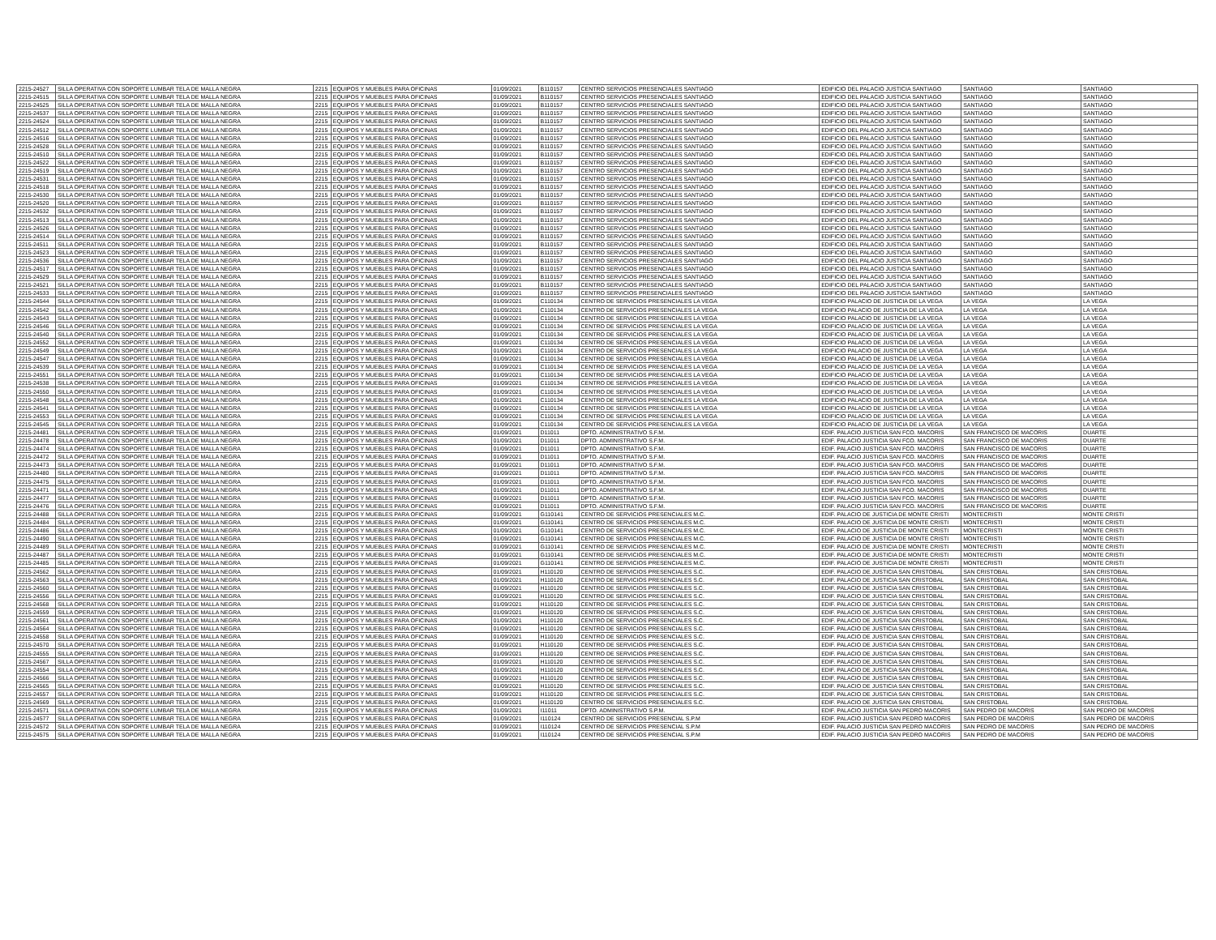| 2215-24527 | SILLA OPERATIVA CON SOPORTE LUMBAR TELA DE MALLA NEGRA | 2215 | EQUIPOS Y MUEBLES PARA OFICINAS | 01/09/2021 | B110157 | CENTRO SERVICIOS PRESENCIALES SANTIAGO | EDIFICIO DEL PALACIO JUSTICIA SANTIAGO | SANTIAGO | SANTIAGO |
| 2215-24515 | SILLA OPERATIVA CON SOPORTE LUMBAR TELA DE MALLA NEGRA | 2215 | EQUIPOS Y MUEBLES PARA OFICINAS | 01/09/2021 | B110157 | CENTRO SERVICIOS PRESENCIALES SANTIAGO | EDIFICIO DEL PALACIO JUSTICIA SANTIAGO | SANTIAGO | SANTIAGO |
| 2215-24525 | SILLA OPERATIVA CON SOPORTE LUMBAR TELA DE MALLA NEGRA | 2215 | EQUIPOS Y MUEBLES PARA OFICINAS | 01/09/2021 | B110157 | CENTRO SERVICIOS PRESENCIALES SANTIAGO | EDIFICIO DEL PALACIO JUSTICIA SANTIAGO | SANTIAGO | SANTIAGO |
| 2215-24537 | SILLA OPERATIVA CON SOPORTE LUMBAR TELA DE MALLA NEGRA | 2215 | EQUIPOS Y MUEBLES PARA OFICINAS | 01/09/2021 | B110157 | CENTRO SERVICIOS PRESENCIALES SANTIAGO | EDIFICIO DEL PALACIO JUSTICIA SANTIAGO | SANTIAGO | SANTIAGO |
| 2215-24524 | SILLA OPERATIVA CON SOPORTE LUMBAR TELA DE MALLA NEGRA | 2215 | EQUIPOS Y MUEBLES PARA OFICINAS | 01/09/2021 | B110157 | CENTRO SERVICIOS PRESENCIALES SANTIAGO | EDIFICIO DEL PALACIO JUSTICIA SANTIAGO | SANTIAGO | SANTIAGO |
| 2215-24512 | SILLA OPERATIVA CON SOPORTE LUMBAR TELA DE MALLA NEGRA | 2215 | EQUIPOS Y MUEBLES PARA OFICINAS | 01/09/2021 | B110157 | CENTRO SERVICIOS PRESENCIALES SANTIAGO | EDIFICIO DEL PALACIO JUSTICIA SANTIAGO | SANTIAGO | SANTIAGO |
| 2215-24516 | SILLA OPERATIVA CON SOPORTE LUMBAR TELA DE MALLA NEGRA | 2215 | EQUIPOS Y MUEBLES PARA OFICINAS | 01/09/2021 | B110157 | CENTRO SERVICIOS PRESENCIALES SANTIAGO | EDIFICIO DEL PALACIO JUSTICIA SANTIAGO | SANTIAGO | SANTIAGO |
| 2215-24528 | SILLA OPERATIVA CON SOPORTE LUMBAR TELA DE MALLA NEGRA | 2215 | EQUIPOS Y MUEBLES PARA OFICINAS | 01/09/2021 | B110157 | CENTRO SERVICIOS PRESENCIALES SANTIAGO | EDIFICIO DEL PALACIO JUSTICIA SANTIAGO | SANTIAGO | SANTIAGO |
| 2215-24510 | SILLA OPERATIVA CON SOPORTE LUMBAR TELA DE MALLA NEGRA | 2215 | EQUIPOS Y MUEBLES PARA OFICINAS | 01/09/2021 | B110157 | CENTRO SERVICIOS PRESENCIALES SANTIAGO | EDIFICIO DEL PALACIO JUSTICIA SANTIAGO | SANTIAGO | SANTIAGO |
| 2215-24522 | SILLA OPERATIVA CON SOPORTE LUMBAR TELA DE MALLA NEGRA | 2215 | EQUIPOS Y MUEBLES PARA OFICINAS | 01/09/2021 | B110157 | CENTRO SERVICIOS PRESENCIALES SANTIAGO | EDIFICIO DEL PALACIO JUSTICIA SANTIAGO | SANTIAGO | SANTIAGO |
| 2215-24519 | SILLA OPERATIVA CON SOPORTE LUMBAR TELA DE MALLA NEGRA | 2215 | EQUIPOS Y MUEBLES PARA OFICINAS | 01/09/2021 | B110157 | CENTRO SERVICIOS PRESENCIALES SANTIAGO | EDIFICIO DEL PALACIO JUSTICIA SANTIAGO | SANTIAGO | SANTIAGO |
| 2215-24531 | SILLA OPERATIVA CON SOPORTE LUMBAR TELA DE MALLA NEGRA | 2215 | EQUIPOS Y MUEBLES PARA OFICINAS | 01/09/2021 | B110157 | CENTRO SERVICIOS PRESENCIALES SANTIAGO | EDIFICIO DEL PALACIO JUSTICIA SANTIAGO | SANTIAGO | SANTIAGO |
| 2215-24518 | SILLA OPERATIVA CON SOPORTE LUMBAR TELA DE MALLA NEGRA | 2215 | EQUIPOS Y MUEBLES PARA OFICINAS | 01/09/2021 | B110157 | CENTRO SERVICIOS PRESENCIALES SANTIAGO | EDIFICIO DEL PALACIO JUSTICIA SANTIAGO | SANTIAGO | SANTIAGO |
| 2215-24530 | SILLA OPERATIVA CON SOPORTE LUMBAR TELA DE MALLA NEGRA | 2215 | EQUIPOS Y MUEBLES PARA OFICINAS | 01/09/2021 | B110157 | CENTRO SERVICIOS PRESENCIALES SANTIAGO | EDIFICIO DEL PALACIO JUSTICIA SANTIAGO | SANTIAGO | SANTIAGO |
| 2215-24520 | SILLA OPERATIVA CON SOPORTE LUMBAR TELA DE MALLA NEGRA | 2215 | EQUIPOS Y MUEBLES PARA OFICINAS | 01/09/2021 | B110157 | CENTRO SERVICIOS PRESENCIALES SANTIAGO | EDIFICIO DEL PALACIO JUSTICIA SANTIAGO | SANTIAGO | SANTIAGO |
| 2215-24532 | SILLA OPERATIVA CON SOPORTE LUMBAR TELA DE MALLA NEGRA | 2215 | EQUIPOS Y MUEBLES PARA OFICINAS | 01/09/2021 | B110157 | CENTRO SERVICIOS PRESENCIALES SANTIAGO | EDIFICIO DEL PALACIO JUSTICIA SANTIAGO | SANTIAGO | SANTIAGO |
| 2215-24513 | SILLA OPERATIVA CON SOPORTE LUMBAR TELA DE MALLA NEGRA | 2215 | EQUIPOS Y MUEBLES PARA OFICINAS | 01/09/2021 | B110157 | CENTRO SERVICIOS PRESENCIALES SANTIAGO | EDIFICIO DEL PALACIO JUSTICIA SANTIAGO | SANTIAGO | SANTIAGO |
| 2215-24526 | SILLA OPERATIVA CON SOPORTE LUMBAR TELA DE MALLA NEGRA | 2215 | EQUIPOS Y MUEBLES PARA OFICINAS | 01/09/2021 | B110157 | CENTRO SERVICIOS PRESENCIALES SANTIAGO | EDIFICIO DEL PALACIO JUSTICIA SANTIAGO | SANTIAGO | SANTIAGO |
| 2215-24514 | SILLA OPERATIVA CON SOPORTE LUMBAR TELA DE MALLA NEGRA | 2215 | EQUIPOS Y MUEBLES PARA OFICINAS | 01/09/2021 | B110157 | CENTRO SERVICIOS PRESENCIALES SANTIAGO | EDIFICIO DEL PALACIO JUSTICIA SANTIAGO | SANTIAGO | SANTIAGO |
| 2215-24511 | SILLA OPERATIVA CON SOPORTE LUMBAR TELA DE MALLA NEGRA | 2215 | EQUIPOS Y MUEBLES PARA OFICINAS | 01/09/2021 | B110157 | CENTRO SERVICIOS PRESENCIALES SANTIAGO | EDIFICIO DEL PALACIO JUSTICIA SANTIAGO | SANTIAGO | SANTIAGO |
| 2215-24523 | SILLA OPERATIVA CON SOPORTE LUMBAR TELA DE MALLA NEGRA | 2215 | EQUIPOS Y MUEBLES PARA OFICINAS | 01/09/2021 | B110157 | CENTRO SERVICIOS PRESENCIALES SANTIAGO | EDIFICIO DEL PALACIO JUSTICIA SANTIAGO | SANTIAGO | SANTIAGO |
| 2215-24536 | SILLA OPERATIVA CON SOPORTE LUMBAR TELA DE MALLA NEGRA | 2215 | EQUIPOS Y MUEBLES PARA OFICINAS | 01/09/2021 | B110157 | CENTRO SERVICIOS PRESENCIALES SANTIAGO | EDIFICIO DEL PALACIO JUSTICIA SANTIAGO | SANTIAGO | SANTIAGO |
| 2215-24517 | SILLA OPERATIVA CON SOPORTE LUMBAR TELA DE MALLA NEGRA | 2215 | EQUIPOS Y MUEBLES PARA OFICINAS | 01/09/2021 | B110157 | CENTRO SERVICIOS PRESENCIALES SANTIAGO | EDIFICIO DEL PALACIO JUSTICIA SANTIAGO | SANTIAGO | SANTIAGO |
| 2215-24529 | SILLA OPERATIVA CON SOPORTE LUMBAR TELA DE MALLA NEGRA | 2215 | EQUIPOS Y MUEBLES PARA OFICINAS | 01/09/2021 | B110157 | CENTRO SERVICIOS PRESENCIALES SANTIAGO | EDIFICIO DEL PALACIO JUSTICIA SANTIAGO | SANTIAGO | SANTIAGO |
| 2215-24521 | SILLA OPERATIVA CON SOPORTE LUMBAR TELA DE MALLA NEGRA | 2215 | EQUIPOS Y MUEBLES PARA OFICINAS | 01/09/2021 | B110157 | CENTRO SERVICIOS PRESENCIALES SANTIAGO | EDIFICIO DEL PALACIO JUSTICIA SANTIAGO | SANTIAGO | SANTIAGO |
| 2215-24533 | SILLA OPERATIVA CON SOPORTE LUMBAR TELA DE MALLA NEGRA | 2215 | EQUIPOS Y MUEBLES PARA OFICINAS | 01/09/2021 | B110157 | CENTRO SERVICIOS PRESENCIALES SANTIAGO | EDIFICIO DEL PALACIO JUSTICIA SANTIAGO | SANTIAGO | SANTIAGO |
| 2215-24544 | SILLA OPERATIVA CON SOPORTE LUMBAR TELA DE MALLA NEGRA | 2215 | EQUIPOS Y MUEBLES PARA OFICINAS | 01/09/2021 | C110134 | CENTRO DE SERVICIOS PRESENCIALES LA VEGA | EDIFICIO PALACIO DE JUSTICIA DE LA VEGA | LA VEGA | LA VEGA |
| 2215-24542 | SILLA OPERATIVA CON SOPORTE LUMBAR TELA DE MALLA NEGRA | 2215 | EQUIPOS Y MUEBLES PARA OFICINAS | 01/09/2021 | C110134 | CENTRO DE SERVICIOS PRESENCIALES LA VEGA | EDIFICIO PALACIO DE JUSTICIA DE LA VEGA | LA VEGA | LA VEGA |
| 2215-24543 | SILLA OPERATIVA CON SOPORTE LUMBAR TELA DE MALLA NEGRA | 2215 | EQUIPOS Y MUEBLES PARA OFICINAS | 01/09/2021 | C110134 | CENTRO DE SERVICIOS PRESENCIALES LA VEGA | EDIFICIO PALACIO DE JUSTICIA DE LA VEGA | LA VEGA | LA VEGA |
| 2215-24546 | SILLA OPERATIVA CON SOPORTE LUMBAR TELA DE MALLA NEGRA | 2215 | EQUIPOS Y MUEBLES PARA OFICINAS | 01/09/2021 | C110134 | CENTRO DE SERVICIOS PRESENCIALES LA VEGA | EDIFICIO PALACIO DE JUSTICIA DE LA VEGA | LA VEGA | LA VEGA |
| 2215-24540 | SILLA OPERATIVA CON SOPORTE LUMBAR TELA DE MALLA NEGRA | 2215 | EQUIPOS Y MUEBLES PARA OFICINAS | 01/09/2021 | C110134 | CENTRO DE SERVICIOS PRESENCIALES LA VEGA | EDIFICIO PALACIO DE JUSTICIA DE LA VEGA | LA VEGA | LA VEGA |
| 2215-24552 | SILLA OPERATIVA CON SOPORTE LUMBAR TELA DE MALLA NEGRA | 2215 | EQUIPOS Y MUEBLES PARA OFICINAS | 01/09/2021 | C110134 | CENTRO DE SERVICIOS PRESENCIALES LA VEGA | EDIFICIO PALACIO DE JUSTICIA DE LA VEGA | LA VEGA | LA VEGA |
| 2215-24549 | SILLA OPERATIVA CON SOPORTE LUMBAR TELA DE MALLA NEGRA | 2215 | EQUIPOS Y MUEBLES PARA OFICINAS | 01/09/2021 | C110134 | CENTRO DE SERVICIOS PRESENCIALES LA VEGA | EDIFICIO PALACIO DE JUSTICIA DE LA VEGA | LA VEGA | LA VEGA |
| 2215-24547 | SILLA OPERATIVA CON SOPORTE LUMBAR TELA DE MALLA NEGRA | 2215 | EQUIPOS Y MUEBLES PARA OFICINAS | 01/09/2021 | C110134 | CENTRO DE SERVICIOS PRESENCIALES LA VEGA | EDIFICIO PALACIO DE JUSTICIA DE LA VEGA | LA VEGA | LA VEGA |
| 2215-24539 | SILLA OPERATIVA CON SOPORTE LUMBAR TELA DE MALLA NEGRA | 2215 | EQUIPOS Y MUEBLES PARA OFICINAS | 01/09/2021 | C110134 | CENTRO DE SERVICIOS PRESENCIALES LA VEGA | EDIFICIO PALACIO DE JUSTICIA DE LA VEGA | LA VEGA | LA VEGA |
| 2215-24551 | SILLA OPERATIVA CON SOPORTE LUMBAR TELA DE MALLA NEGRA | 2215 | EQUIPOS Y MUEBLES PARA OFICINAS | 01/09/2021 | C110134 | CENTRO DE SERVICIOS PRESENCIALES LA VEGA | EDIFICIO PALACIO DE JUSTICIA DE LA VEGA | LA VEGA | LA VEGA |
| 2215-24538 | SILLA OPERATIVA CON SOPORTE LUMBAR TELA DE MALLA NEGRA | 2215 | EQUIPOS Y MUEBLES PARA OFICINAS | 01/09/2021 | C110134 | CENTRO DE SERVICIOS PRESENCIALES LA VEGA | EDIFICIO PALACIO DE JUSTICIA DE LA VEGA | LA VEGA | LA VEGA |
| 2215-24550 | SILLA OPERATIVA CON SOPORTE LUMBAR TELA DE MALLA NEGRA | 2215 | EQUIPOS Y MUEBLES PARA OFICINAS | 01/09/2021 | C110134 | CENTRO DE SERVICIOS PRESENCIALES LA VEGA | EDIFICIO PALACIO DE JUSTICIA DE LA VEGA | LA VEGA | LA VEGA |
| 2215-24548 | SILLA OPERATIVA CON SOPORTE LUMBAR TELA DE MALLA NEGRA | 2215 | EQUIPOS Y MUEBLES PARA OFICINAS | 01/09/2021 | C110134 | CENTRO DE SERVICIOS PRESENCIALES LA VEGA | EDIFICIO PALACIO DE JUSTICIA DE LA VEGA | LA VEGA | LA VEGA |
| 2215-24541 | SILLA OPERATIVA CON SOPORTE LUMBAR TELA DE MALLA NEGRA | 2215 | EQUIPOS Y MUEBLES PARA OFICINAS | 01/09/2021 | C110134 | CENTRO DE SERVICIOS PRESENCIALES LA VEGA | EDIFICIO PALACIO DE JUSTICIA DE LA VEGA | LA VEGA | LA VEGA |
| 2215-24553 | SILLA OPERATIVA CON SOPORTE LUMBAR TELA DE MALLA NEGRA | 2215 | EQUIPOS Y MUEBLES PARA OFICINAS | 01/09/2021 | C110134 | CENTRO DE SERVICIOS PRESENCIALES LA VEGA | EDIFICIO PALACIO DE JUSTICIA DE LA VEGA | LA VEGA | LA VEGA |
| 2215-24545 | SILLA OPERATIVA CON SOPORTE LUMBAR TELA DE MALLA NEGRA | 2215 | EQUIPOS Y MUEBLES PARA OFICINAS | 01/09/2021 | C110134 | CENTRO DE SERVICIOS PRESENCIALES LA VEGA | EDIFICIO PALACIO DE JUSTICIA DE LA VEGA | LA VEGA | LA VEGA |
| 2215-24481 | SILLA OPERATIVA CON SOPORTE LUMBAR TELA DE MALLA NEGRA | 2215 | EQUIPOS Y MUEBLES PARA OFICINAS | 01/09/2021 | D11011 | DPTO. ADMINISTRATIVO S.F.M. | EDIF. PALACIO JUSTICIA SAN FCO. MACORIS | SAN FRANCISCO DE MACORIS | DUARTE |
| 2215-24478 | SILLA OPERATIVA CON SOPORTE LUMBAR TELA DE MALLA NEGRA | 2215 | EQUIPOS Y MUEBLES PARA OFICINAS | 01/09/2021 | D11011 | DPTO. ADMINISTRATIVO S.F.M. | EDIF. PALACIO JUSTICIA SAN FCO. MACORIS | SAN FRANCISCO DE MACORIS | DUARTE |
| 2215-24474 | SILLA OPERATIVA CON SOPORTE LUMBAR TELA DE MALLA NEGRA | 2215 | EQUIPOS Y MUEBLES PARA OFICINAS | 01/09/2021 | D11011 | DPTO. ADMINISTRATIVO S.F.M. | EDIF. PALACIO JUSTICIA SAN FCO. MACORIS | SAN FRANCISCO DE MACORIS | DUARTE |
| 2215-24472 | SILLA OPERATIVA CON SOPORTE LUMBAR TELA DE MALLA NEGRA | 2215 | EQUIPOS Y MUEBLES PARA OFICINAS | 01/09/2021 | D11011 | DPTO. ADMINISTRATIVO S.F.M. | EDIF. PALACIO JUSTICIA SAN FCO. MACORIS | SAN FRANCISCO DE MACORIS | DUARTE |
| 2215-24473 | SILLA OPERATIVA CON SOPORTE LUMBAR TELA DE MALLA NEGRA | 2215 | EQUIPOS Y MUEBLES PARA OFICINAS | 01/09/2021 | D11011 | DPTO. ADMINISTRATIVO S.F.M. | EDIF. PALACIO JUSTICIA SAN FCO. MACORIS | SAN FRANCISCO DE MACORIS | DUARTE |
| 2215-24480 | SILLA OPERATIVA CON SOPORTE LUMBAR TELA DE MALLA NEGRA | 2215 | EQUIPOS Y MUEBLES PARA OFICINAS | 01/09/2021 | D11011 | DPTO. ADMINISTRATIVO S.F.M. | EDIF. PALACIO JUSTICIA SAN FCO. MACORIS | SAN FRANCISCO DE MACORIS | DUARTE |
| 2215-24475 | SILLA OPERATIVA CON SOPORTE LUMBAR TELA DE MALLA NEGRA | 2215 | EQUIPOS Y MUEBLES PARA OFICINAS | 01/09/2021 | D11011 | DPTO. ADMINISTRATIVO S.F.M. | EDIF. PALACIO JUSTICIA SAN FCO. MACORIS | SAN FRANCISCO DE MACORIS | DUARTE |
| 2215-24471 | SILLA OPERATIVA CON SOPORTE LUMBAR TELA DE MALLA NEGRA | 2215 | EQUIPOS Y MUEBLES PARA OFICINAS | 01/09/2021 | D11011 | DPTO. ADMINISTRATIVO S.F.M. | EDIF. PALACIO JUSTICIA SAN FCO. MACORIS | SAN FRANCISCO DE MACORIS | DUARTE |
| 2215-24477 | SILLA OPERATIVA CON SOPORTE LUMBAR TELA DE MALLA NEGRA | 2215 | EQUIPOS Y MUEBLES PARA OFICINAS | 01/09/2021 | D11011 | DPTO. ADMINISTRATIVO S.F.M. | EDIF. PALACIO JUSTICIA SAN FCO. MACORIS | SAN FRANCISCO DE MACORIS | DUARTE |
| 2215-24476 | SILLA OPERATIVA CON SOPORTE LUMBAR TELA DE MALLA NEGRA | 2215 | EQUIPOS Y MUEBLES PARA OFICINAS | 01/09/2021 | D11011 | DPTO. ADMINISTRATIVO S.F.M. | EDIF. PALACIO JUSTICIA SAN FCO. MACORIS | SAN FRANCISCO DE MACORIS | DUARTE |
| 2215-24488 | SILLA OPERATIVA CON SOPORTE LUMBAR TELA DE MALLA NEGRA | 2215 | EQUIPOS Y MUEBLES PARA OFICINAS | 01/09/2021 | G110141 | CENTRO DE SERVICIOS PRESENCIALES M.C. | EDIF. PALACIO DE JUSTICIA DE MONTE CRISTI | MONTECRISTI | MONTE CRISTI |
| 2215-24484 | SILLA OPERATIVA CON SOPORTE LUMBAR TELA DE MALLA NEGRA | 2215 | EQUIPOS Y MUEBLES PARA OFICINAS | 01/09/2021 | G110141 | CENTRO DE SERVICIOS PRESENCIALES M.C. | EDIF. PALACIO DE JUSTICIA DE MONTE CRISTI | MONTECRISTI | MONTE CRISTI |
| 2215-24486 | SILLA OPERATIVA CON SOPORTE LUMBAR TELA DE MALLA NEGRA | 2215 | EQUIPOS Y MUEBLES PARA OFICINAS | 01/09/2021 | G110141 | CENTRO DE SERVICIOS PRESENCIALES M.C. | EDIF. PALACIO DE JUSTICIA DE MONTE CRISTI | MONTECRISTI | MONTE CRISTI |
| 2215-24490 | SILLA OPERATIVA CON SOPORTE LUMBAR TELA DE MALLA NEGRA | 2215 | EQUIPOS Y MUEBLES PARA OFICINAS | 01/09/2021 | G110141 | CENTRO DE SERVICIOS PRESENCIALES M.C. | EDIF. PALACIO DE JUSTICIA DE MONTE CRISTI | MONTECRISTI | MONTE CRISTI |
| 2215-24489 | SILLA OPERATIVA CON SOPORTE LUMBAR TELA DE MALLA NEGRA | 2215 | EQUIPOS Y MUEBLES PARA OFICINAS | 01/09/2021 | G110141 | CENTRO DE SERVICIOS PRESENCIALES M.C. | EDIF. PALACIO DE JUSTICIA DE MONTE CRISTI | MONTECRISTI | MONTE CRISTI |
| 2215-24487 | SILLA OPERATIVA CON SOPORTE LUMBAR TELA DE MALLA NEGRA | 2215 | EQUIPOS Y MUEBLES PARA OFICINAS | 01/09/2021 | G110141 | CENTRO DE SERVICIOS PRESENCIALES M.C. | EDIF. PALACIO DE JUSTICIA DE MONTE CRISTI | MONTECRISTI | MONTE CRISTI |
| 2215-24485 | SILLA OPERATIVA CON SOPORTE LUMBAR TELA DE MALLA NEGRA | 2215 | EQUIPOS Y MUEBLES PARA OFICINAS | 01/09/2021 | G110141 | CENTRO DE SERVICIOS PRESENCIALES M.C. | EDIF. PALACIO DE JUSTICIA DE MONTE CRISTI | MONTECRISTI | MONTE CRISTI |
| 2215-24562 | SILLA OPERATIVA CON SOPORTE LUMBAR TELA DE MALLA NEGRA | 2215 | EQUIPOS Y MUEBLES PARA OFICINAS | 01/09/2021 | H110120 | CENTRO DE SERVICIOS PRESENCIALES S.C. | EDIF. PALACIO DE JUSTICIA SAN CRISTOBAL | SAN CRISTOBAL | SAN CRISTOBAL |
| 2215-24563 | SILLA OPERATIVA CON SOPORTE LUMBAR TELA DE MALLA NEGRA | 2215 | EQUIPOS Y MUEBLES PARA OFICINAS | 01/09/2021 | H110120 | CENTRO DE SERVICIOS PRESENCIALES S.C. | EDIF. PALACIO DE JUSTICIA SAN CRISTOBAL | SAN CRISTOBAL | SAN CRISTOBAL |
| 2215-24560 | SILLA OPERATIVA CON SOPORTE LUMBAR TELA DE MALLA NEGRA | 2215 | EQUIPOS Y MUEBLES PARA OFICINAS | 01/09/2021 | H110120 | CENTRO DE SERVICIOS PRESENCIALES S.C. | EDIF. PALACIO DE JUSTICIA SAN CRISTOBAL | SAN CRISTOBAL | SAN CRISTOBAL |
| 2215-24556 | SILLA OPERATIVA CON SOPORTE LUMBAR TELA DE MALLA NEGRA | 2215 | EQUIPOS Y MUEBLES PARA OFICINAS | 01/09/2021 | H110120 | CENTRO DE SERVICIOS PRESENCIALES S.C. | EDIF. PALACIO DE JUSTICIA SAN CRISTOBAL | SAN CRISTOBAL | SAN CRISTOBAL |
| 2215-24568 | SILLA OPERATIVA CON SOPORTE LUMBAR TELA DE MALLA NEGRA | 2215 | EQUIPOS Y MUEBLES PARA OFICINAS | 01/09/2021 | H110120 | CENTRO DE SERVICIOS PRESENCIALES S.C. | EDIF. PALACIO DE JUSTICIA SAN CRISTOBAL | SAN CRISTOBAL | SAN CRISTOBAL |
| 2215-24559 | SILLA OPERATIVA CON SOPORTE LUMBAR TELA DE MALLA NEGRA | 2215 | EQUIPOS Y MUEBLES PARA OFICINAS | 01/09/2021 | H110120 | CENTRO DE SERVICIOS PRESENCIALES S.C. | EDIF. PALACIO DE JUSTICIA SAN CRISTOBAL | SAN CRISTOBAL | SAN CRISTOBAL |
| 2215-24561 | SILLA OPERATIVA CON SOPORTE LUMBAR TELA DE MALLA NEGRA | 2215 | EQUIPOS Y MUEBLES PARA OFICINAS | 01/09/2021 | H110120 | CENTRO DE SERVICIOS PRESENCIALES S.C. | EDIF. PALACIO DE JUSTICIA SAN CRISTOBAL | SAN CRISTOBAL | SAN CRISTOBAL |
| 2215-24564 | SILLA OPERATIVA CON SOPORTE LUMBAR TELA DE MALLA NEGRA | 2215 | EQUIPOS Y MUEBLES PARA OFICINAS | 01/09/2021 | H110120 | CENTRO DE SERVICIOS PRESENCIALES S.C. | EDIF. PALACIO DE JUSTICIA SAN CRISTOBAL | SAN CRISTOBAL | SAN CRISTOBAL |
| 2215-24558 | SILLA OPERATIVA CON SOPORTE LUMBAR TELA DE MALLA NEGRA | 2215 | EQUIPOS Y MUEBLES PARA OFICINAS | 01/09/2021 | H110120 | CENTRO DE SERVICIOS PRESENCIALES S.C. | EDIF. PALACIO DE JUSTICIA SAN CRISTOBAL | SAN CRISTOBAL | SAN CRISTOBAL |
| 2215-24570 | SILLA OPERATIVA CON SOPORTE LUMBAR TELA DE MALLA NEGRA | 2215 | EQUIPOS Y MUEBLES PARA OFICINAS | 01/09/2021 | H110120 | CENTRO DE SERVICIOS PRESENCIALES S.C. | EDIF. PALACIO DE JUSTICIA SAN CRISTOBAL | SAN CRISTOBAL | SAN CRISTOBAL |
| 2215-24555 | SILLA OPERATIVA CON SOPORTE LUMBAR TELA DE MALLA NEGRA | 2215 | EQUIPOS Y MUEBLES PARA OFICINAS | 01/09/2021 | H110120 | CENTRO DE SERVICIOS PRESENCIALES S.C. | EDIF. PALACIO DE JUSTICIA SAN CRISTOBAL | SAN CRISTOBAL | SAN CRISTOBAL |
| 2215-24567 | SILLA OPERATIVA CON SOPORTE LUMBAR TELA DE MALLA NEGRA | 2215 | EQUIPOS Y MUEBLES PARA OFICINAS | 01/09/2021 | H110120 | CENTRO DE SERVICIOS PRESENCIALES S.C. | EDIF. PALACIO DE JUSTICIA SAN CRISTOBAL | SAN CRISTOBAL | SAN CRISTOBAL |
| 2215-24554 | SILLA OPERATIVA CON SOPORTE LUMBAR TELA DE MALLA NEGRA | 2215 | EQUIPOS Y MUEBLES PARA OFICINAS | 01/09/2021 | H110120 | CENTRO DE SERVICIOS PRESENCIALES S.C. | EDIF. PALACIO DE JUSTICIA SAN CRISTOBAL | SAN CRISTOBAL | SAN CRISTOBAL |
| 2215-24566 | SILLA OPERATIVA CON SOPORTE LUMBAR TELA DE MALLA NEGRA | 2215 | EQUIPOS Y MUEBLES PARA OFICINAS | 01/09/2021 | H110120 | CENTRO DE SERVICIOS PRESENCIALES S.C. | EDIF. PALACIO DE JUSTICIA SAN CRISTOBAL | SAN CRISTOBAL | SAN CRISTOBAL |
| 2215-24565 | SILLA OPERATIVA CON SOPORTE LUMBAR TELA DE MALLA NEGRA | 2215 | EQUIPOS Y MUEBLES PARA OFICINAS | 01/09/2021 | H110120 | CENTRO DE SERVICIOS PRESENCIALES S.C. | EDIF. PALACIO DE JUSTICIA SAN CRISTOBAL | SAN CRISTOBAL | SAN CRISTOBAL |
| 2215-24557 | SILLA OPERATIVA CON SOPORTE LUMBAR TELA DE MALLA NEGRA | 2215 | EQUIPOS Y MUEBLES PARA OFICINAS | 01/09/2021 | H110120 | CENTRO DE SERVICIOS PRESENCIALES S.C. | EDIF. PALACIO DE JUSTICIA SAN CRISTOBAL | SAN CRISTOBAL | SAN CRISTOBAL |
| 2215-24569 | SILLA OPERATIVA CON SOPORTE LUMBAR TELA DE MALLA NEGRA | 2215 | EQUIPOS Y MUEBLES PARA OFICINAS | 01/09/2021 | H110120 | CENTRO DE SERVICIOS PRESENCIALES S.C. | EDIF. PALACIO DE JUSTICIA SAN CRISTOBAL | SAN CRISTOBAL | SAN CRISTOBAL |
| 2215-24571 | SILLA OPERATIVA CON SOPORTE LUMBAR TELA DE MALLA NEGRA | 2215 | EQUIPOS Y MUEBLES PARA OFICINAS | 01/09/2021 | I11011 | DPTO. ADMINISTRATIVO S.P.M. | EDIF. PALACIO JUSTICIA SAN PEDRO MACORIS | SAN PEDRO DE MACORIS | SAN PEDRO DE MACORIS |
| 2215-24577 | SILLA OPERATIVA CON SOPORTE LUMBAR TELA DE MALLA NEGRA | 2215 | EQUIPOS Y MUEBLES PARA OFICINAS | 01/09/2021 | I110124 | CENTRO DE SERVICIOS PRESENCIAL S.P.M | EDIF. PALACIO JUSTICIA SAN PEDRO MACORIS | SAN PEDRO DE MACORIS | SAN PEDRO DE MACORIS |
| 2215-24572 | SILLA OPERATIVA CON SOPORTE LUMBAR TELA DE MALLA NEGRA | 2215 | EQUIPOS Y MUEBLES PARA OFICINAS | 01/09/2021 | I110124 | CENTRO DE SERVICIOS PRESENCIAL S.P.M | EDIF. PALACIO JUSTICIA SAN PEDRO MACORIS | SAN PEDRO DE MACORIS | SAN PEDRO DE MACORIS |
| 2215-24575 | SILLA OPERATIVA CON SOPORTE LUMBAR TELA DE MALLA NEGRA | 2215 | EQUIPOS Y MUEBLES PARA OFICINAS | 01/09/2021 | I110124 | CENTRO DE SERVICIOS PRESENCIAL S.P.M | EDIF. PALACIO JUSTICIA SAN PEDRO MACORIS | SAN PEDRO DE MACORIS | SAN PEDRO DE MACORIS |